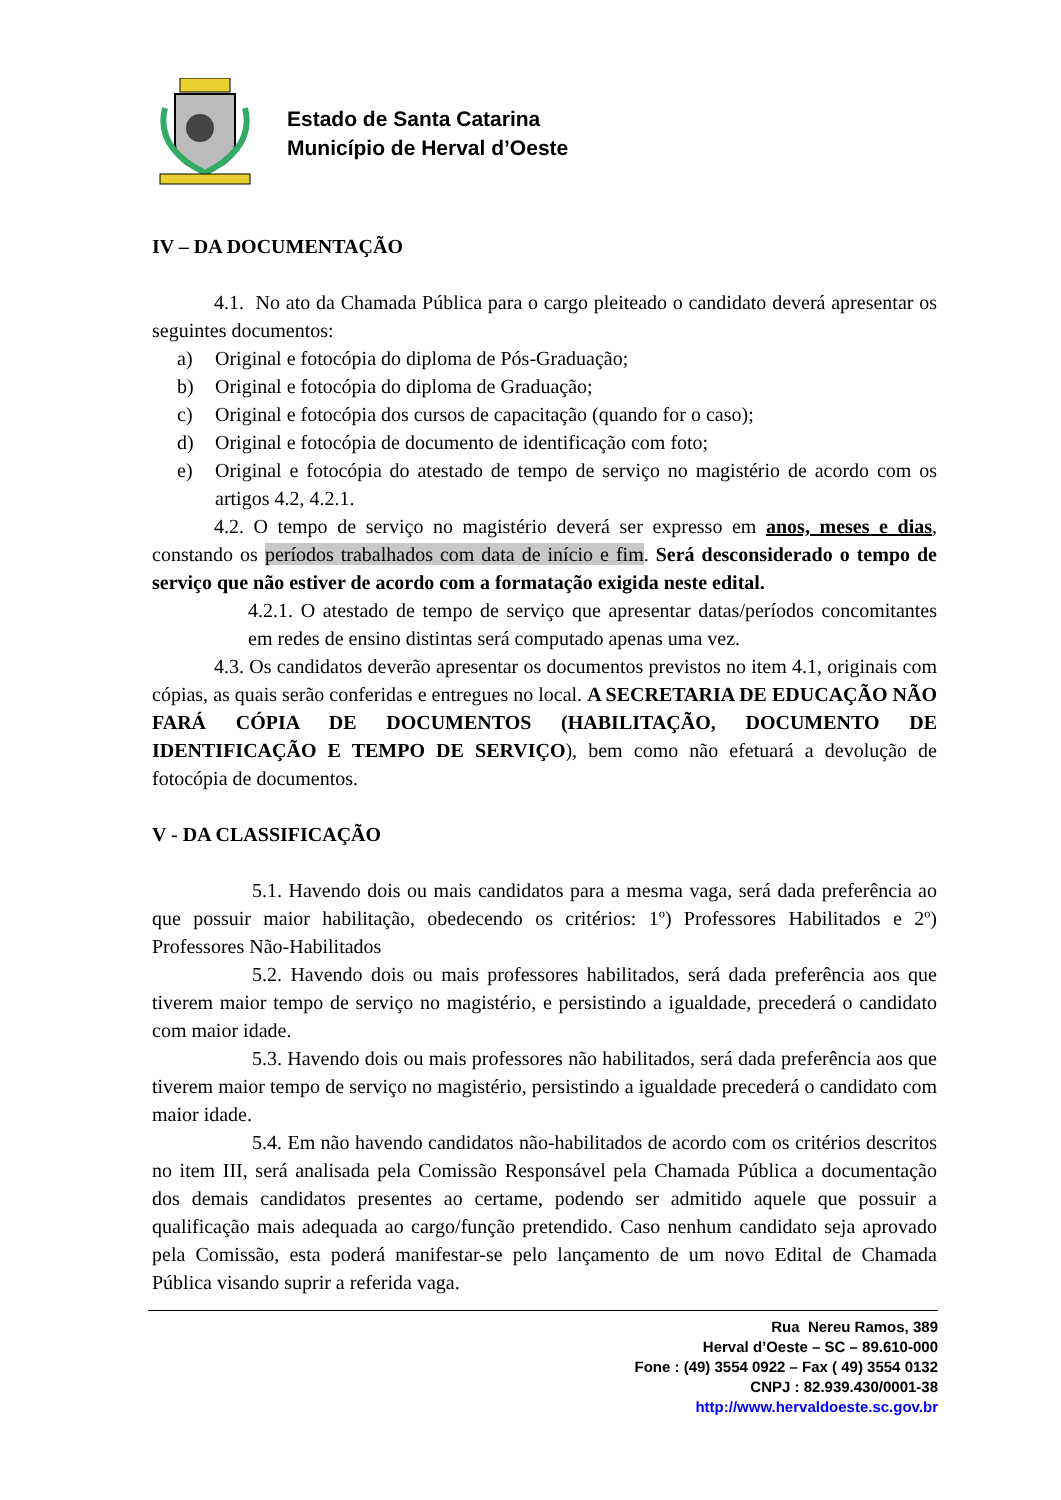Estado de Santa Catarina
Município de Herval d’Oeste
IV – DA DOCUMENTAÇÃO
4.1. No ato da Chamada Pública para o cargo pleiteado o candidato deverá apresentar os seguintes documentos:
a) Original e fotocópia do diploma de Pós-Graduação;
b) Original e fotocópia do diploma de Graduação;
c) Original e fotocópia dos cursos de capacitação (quando for o caso);
d) Original e fotocópia de documento de identificação com foto;
e) Original e fotocópia do atestado de tempo de serviço no magistério de acordo com os artigos 4.2, 4.2.1.
4.2. O tempo de serviço no magistério deverá ser expresso em anos, meses e dias, constando os períodos trabalhados com data de início e fim. Será desconsiderado o tempo de serviço que não estiver de acordo com a formatação exigida neste edital.
4.2.1. O atestado de tempo de serviço que apresentar datas/períodos concomitantes em redes de ensino distintas será computado apenas uma vez.
4.3. Os candidatos deverão apresentar os documentos previstos no item 4.1, originais com cópias, as quais serão conferidas e entregues no local. A SECRETARIA DE EDUCAÇÃO NÃO FARÁ CÓPIA DE DOCUMENTOS (HABILITAÇÃO, DOCUMENTO DE IDENTIFICAÇÃO E TEMPO DE SERVIÇO), bem como não efetuará a devolução de fotocópia de documentos.
V - DA CLASSIFICAÇÃO
5.1. Havendo dois ou mais candidatos para a mesma vaga, será dada preferência ao que possuir maior habilitação, obedecendo os critérios: 1º) Professores Habilitados e 2º) Professores Não-Habilitados
5.2. Havendo dois ou mais professores habilitados, será dada preferência aos que tiverem maior tempo de serviço no magistério, e persistindo a igualdade, precederá o candidato com maior idade.
5.3. Havendo dois ou mais professores não habilitados, será dada preferência aos que tiverem maior tempo de serviço no magistério, persistindo a igualdade precederá o candidato com maior idade.
5.4. Em não havendo candidatos não-habilitados de acordo com os critérios descritos no item III, será analisada pela Comissão Responsável pela Chamada Pública a documentação dos demais candidatos presentes ao certame, podendo ser admitido aquele que possuir a qualificação mais adequada ao cargo/função pretendido. Caso nenhum candidato seja aprovado pela Comissão, esta poderá manifestar-se pelo lançamento de um novo Edital de Chamada Pública visando suprir a referida vaga.
Rua Nereu Ramos, 389
Herval d’Oeste – SC – 89.610-000
Fone : (49) 3554 0922 – Fax ( 49) 3554 0132
CNPJ : 82.939.430/0001-38
http://www.hervaldoeste.sc.gov.br